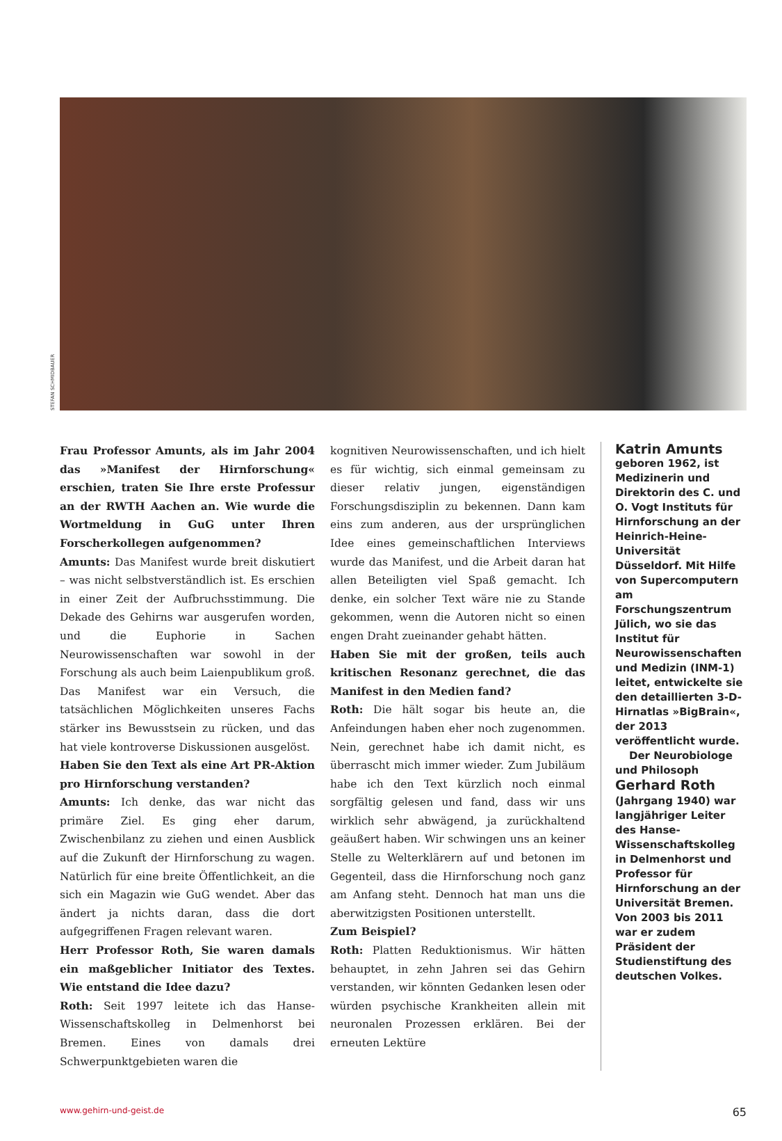STEFAN SCHMIDBAUER
Frau Professor Amunts, als im Jahr 2004 das »Manifest der Hirnforschung« erschien, traten Sie Ihre erste Professur an der RWTH Aachen an. Wie wurde die Wortmeldung in GuG unter Ihren Forscherkollegen aufgenommen?
Amunts: Das Manifest wurde breit diskutiert – was nicht selbstverständlich ist. Es erschien in einer Zeit der Aufbruchsstimmung. Die Dekade des Gehirns war ausgerufen worden, und die Euphorie in Sachen Neurowissenschaften war sowohl in der Forschung als auch beim Laienpublikum groß. Das Manifest war ein Versuch, die tatsächlichen Möglichkeiten unseres Fachs stärker ins Bewusstsein zu rücken, und das hat viele kontroverse Diskussionen ausgelöst.
Haben Sie den Text als eine Art PR-Aktion pro Hirnforschung verstanden?
Amunts: Ich denke, das war nicht das primäre Ziel. Es ging eher darum, Zwischenbilanz zu ziehen und einen Ausblick auf die Zukunft der Hirnforschung zu wagen. Natürlich für eine breite Öffentlichkeit, an die sich ein Magazin wie GuG wendet. Aber das ändert ja nichts daran, dass die dort aufgegriffenen Fragen relevant waren.
Herr Professor Roth, Sie waren damals ein maßgeblicher Initiator des Textes. Wie entstand die Idee dazu?
Roth: Seit 1997 leitete ich das Hanse-Wissenschaftskolleg in Delmenhorst bei Bremen. Eines von damals drei Schwerpunktgebieten waren die
kognitiven Neurowissenschaften, und ich hielt es für wichtig, sich einmal gemeinsam zu dieser relativ jungen, eigenständigen Forschungsdisziplin zu bekennen. Dann kam eins zum anderen, aus der ursprünglichen Idee eines gemeinschaftlichen Interviews wurde das Manifest, und die Arbeit daran hat allen Beteiligten viel Spaß gemacht. Ich denke, ein solcher Text wäre nie zu Stande gekommen, wenn die Autoren nicht so einen engen Draht zueinander gehabt hätten.
Haben Sie mit der großen, teils auch kritischen Resonanz gerechnet, die das Manifest in den Medien fand?
Roth: Die hält sogar bis heute an, die Anfeindungen haben eher noch zugenommen. Nein, gerechnet habe ich damit nicht, es überrascht mich immer wieder. Zum Jubiläum habe ich den Text kürzlich noch einmal sorgfältig gelesen und fand, dass wir uns wirklich sehr abwägend, ja zurückhaltend geäußert haben. Wir schwingen uns an keiner Stelle zu Welterklärern auf und betonen im Gegenteil, dass die Hirnforschung noch ganz am Anfang steht. Dennoch hat man uns die aberwitzigsten Positionen unterstellt.
Zum Beispiel?
Roth: Platten Reduktionismus. Wir hätten behauptet, in zehn Jahren sei das Gehirn verstanden, wir könnten Gedanken lesen oder würden psychische Krankheiten allein mit neuronalen Prozessen erklären. Bei der erneuten Lektüre
Katrin Amunts
geboren 1962, ist Medizinerin und Direktorin des C. und O. Vogt Instituts für Hirnforschung an der Heinrich-Heine-Universität Düsseldorf. Mit Hilfe von Supercomputern am Forschungszentrum Jülich, wo sie das Institut für Neurowissenschaften und Medizin (INM-1) leitet, entwickelte sie den detaillierten 3-D-Hirnatlas »BigBrain«, der 2013 veröffentlicht wurde.
Der Neurobiologe und Philosoph Gerhard Roth (Jahrgang 1940) war langjähriger Leiter des Hanse-Wissenschaftskolleg in Delmenhorst und Professor für Hirnforschung an der Universität Bremen. Von 2003 bis 2011 war er zudem Präsident der Studienstiftung des deutschen Volkes.
www.gehirn-und-geist.de 65